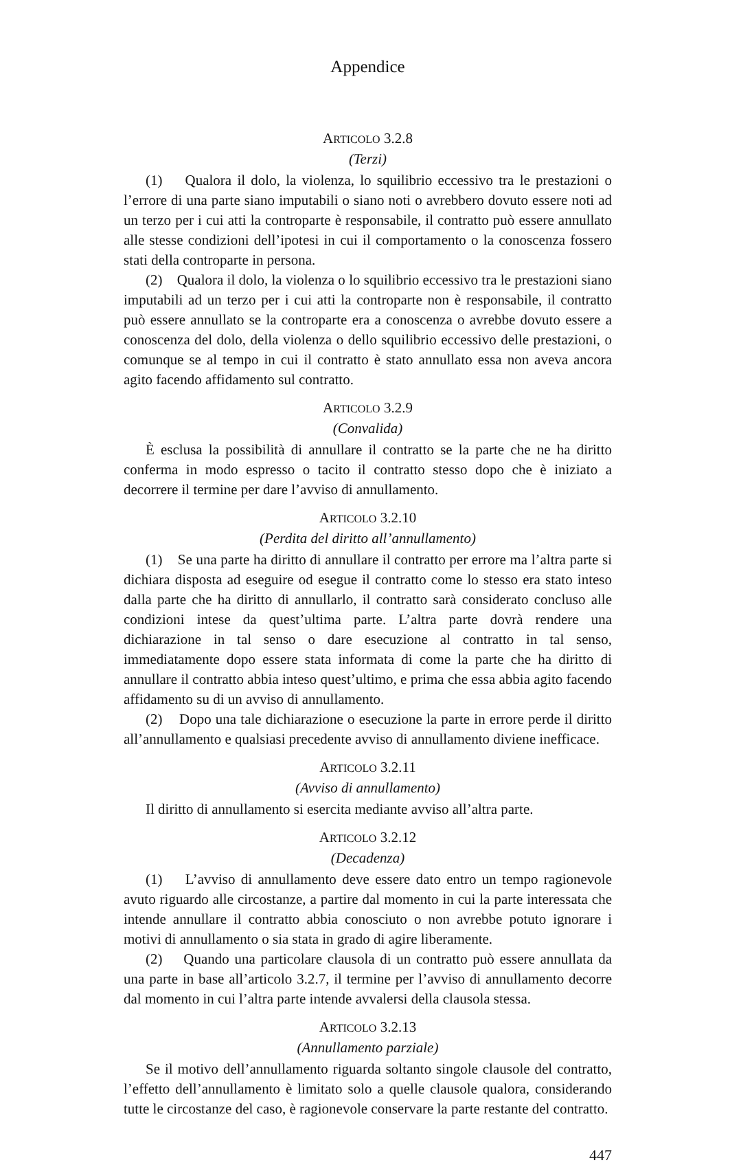Appendice
ARTICOLO 3.2.8
(Terzi)
(1) Qualora il dolo, la violenza, lo squilibrio eccessivo tra le prestazioni o l’errore di una parte siano imputabili o siano noti o avrebbero dovuto essere noti ad un terzo per i cui atti la controparte è responsabile, il contratto può essere annullato alle stesse condizioni dell’ipotesi in cui il comportamento o la conoscenza fossero stati della controparte in persona.
(2) Qualora il dolo, la violenza o lo squilibrio eccessivo tra le prestazioni siano imputabili ad un terzo per i cui atti la controparte non è responsabile, il contratto può essere annullato se la controparte era a conoscenza o avrebbe dovuto essere a conoscenza del dolo, della violenza o dello squilibrio eccessivo delle prestazioni, o comunque se al tempo in cui il contratto è stato annullato essa non aveva ancora agito facendo affidamento sul contratto.
ARTICOLO 3.2.9
(Convalida)
È esclusa la possibilità di annullare il contratto se la parte che ne ha diritto conferma in modo espresso o tacito il contratto stesso dopo che è iniziato a decorrere il termine per dare l’avviso di annullamento.
ARTICOLO 3.2.10
(Perdita del diritto all’annullamento)
(1) Se una parte ha diritto di annullare il contratto per errore ma l’altra parte si dichiara disposta ad eseguire od esegue il contratto come lo stesso era stato inteso dalla parte che ha diritto di annullarlo, il contratto sarà considerato concluso alle condizioni intese da quest’ultima parte. L’altra parte dovrà rendere una dichiarazione in tal senso o dare esecuzione al contratto in tal senso, immediatamente dopo essere stata informata di come la parte che ha diritto di annullare il contratto abbia inteso quest’ultimo, e prima che essa abbia agito facendo affidamento su di un avviso di annullamento.
(2) Dopo una tale dichiarazione o esecuzione la parte in errore perde il diritto all’annullamento e qualsiasi precedente avviso di annullamento diviene inefficace.
ARTICOLO 3.2.11
(Avviso di annullamento)
Il diritto di annullamento si esercita mediante avviso all’altra parte.
ARTICOLO 3.2.12
(Decadenza)
(1) L’avviso di annullamento deve essere dato entro un tempo ragionevole avuto riguardo alle circostanze, a partire dal momento in cui la parte interessata che intende annullare il contratto abbia conosciuto o non avrebbe potuto ignorare i motivi di annullamento o sia stata in grado di agire liberamente.
(2) Quando una particolare clausola di un contratto può essere annullata da una parte in base all’articolo 3.2.7, il termine per l’avviso di annullamento decorre dal momento in cui l’altra parte intende avvalersi della clausola stessa.
ARTICOLO 3.2.13
(Annullamento parziale)
Se il motivo dell’annullamento riguarda soltanto singole clausole del contratto, l’effetto dell’annullamento è limitato solo a quelle clausole qualora, considerando tutte le circostanze del caso, è ragionevole conservare la parte restante del contratto.
447